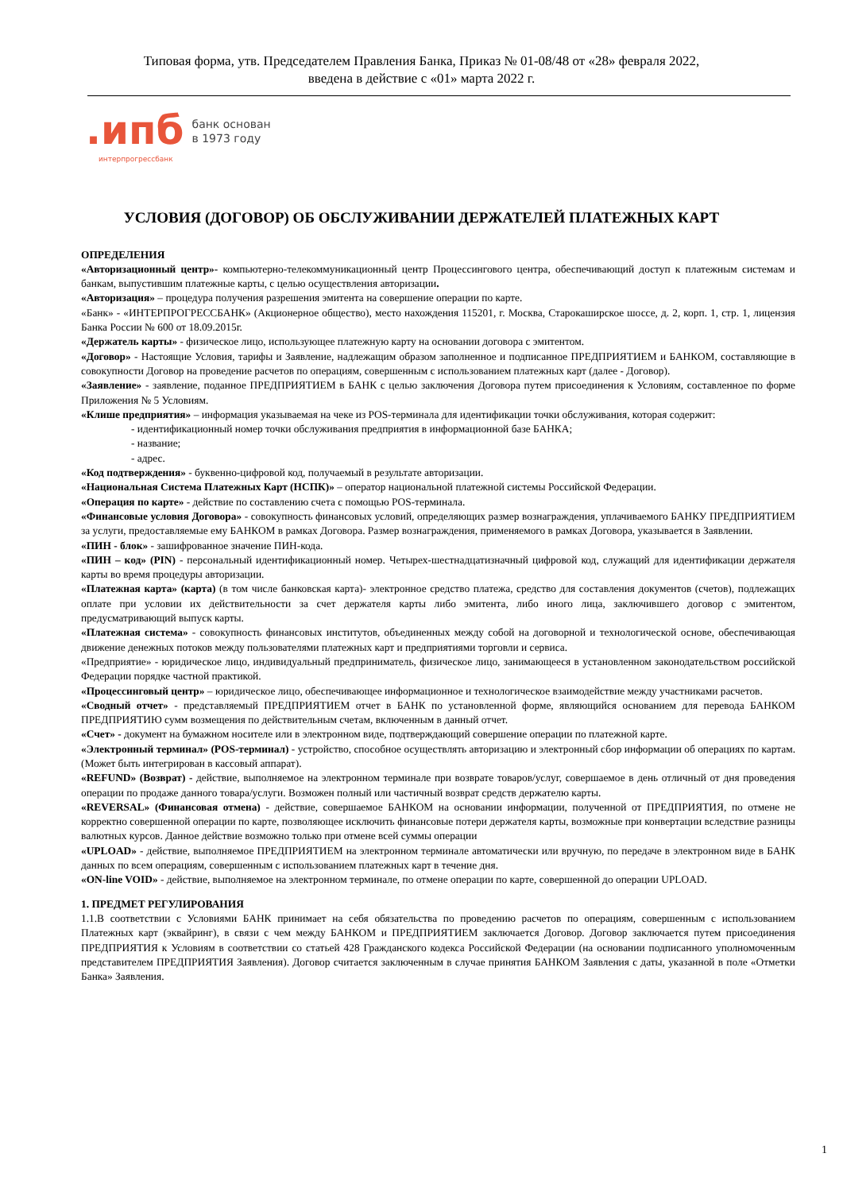Типовая форма, утв. Председателем Правления Банка, Приказ № 01-08/48 от «28» февраля 2022,
введена в действие с «01» марта 2022 г.
.ипб
интерпрогрессбанк
банк основан
в 1973 году
УСЛОВИЯ (ДОГОВОР) ОБ ОБСЛУЖИВАНИИ ДЕРЖАТЕЛЕЙ ПЛАТЕЖНЫХ КАРТ
ОПРЕДЕЛЕНИЯ
«Авторизационный центр»- компьютерно-телекоммуникационный центр Процессингового центра, обеспечивающий доступ к платежным системам и банкам, выпустившим платежные карты, с целью осуществления авторизации.
«Авторизация» – процедура получения разрешения эмитента на совершение операции по карте.
«Банк» - «ИНТЕРПРОГРЕССБАНК» (Акционерное общество), место нахождения 115201, г. Москва, Старокаширское шоссе, д. 2, корп. 1, стр. 1, лицензия Банка России № 600 от 18.09.2015г.
«Держатель карты» - физическое лицо, использующее платежную карту на основании договора с эмитентом.
«Договор» - Настоящие Условия, тарифы и Заявление, надлежащим образом заполненное и подписанное ПРЕДПРИЯТИЕМ и БАНКОМ, составляющие в совокупности Договор на проведение расчетов по операциям, совершенным с использованием платежных карт (далее - Договор).
«Заявление» - заявление, поданное ПРЕДПРИЯТИЕМ в БАНК с целью заключения Договора путем присоединения к Условиям, составленное по форме Приложения № 5 Условиям.
«Клише предприятия» – информация указываемая на чеке из POS-терминала для идентификации точки обслуживания, которая содержит:
- идентификационный номер точки обслуживания предприятия в информационной базе БАНКА;
- название;
- адрес.
«Код подтверждения» - буквенно-цифровой код, получаемый в результате авторизации.
«Национальная Система Платежных Карт (НСПК)» – оператор национальной платежной системы Российской Федерации.
«Операция по карте» - действие по составлению счета с помощью POS-терминала.
«Финансовые условия Договора» - совокупность финансовых условий, определяющих размер вознаграждения, уплачиваемого БАНКУ ПРЕДПРИЯТИЕМ за услуги, предоставляемые ему БАНКОМ в рамках Договора. Размер вознаграждения, применяемого в рамках Договора, указывается в Заявлении.
«ПИН - блок» - зашифрованное значение ПИН-кода.
«ПИН – код» (PIN) - персональный идентификационный номер. Четырех-шестнадцатизначный цифровой код, служащий для идентификации держателя карты во время процедуры авторизации.
«Платежная карта» (карта) (в том числе банковская карта)- электронное средство платежа, средство для составления документов (счетов), подлежащих оплате при условии их действительности за счет держателя карты либо эмитента, либо иного лица, заключившего договор с эмитентом, предусматривающий выпуск карты.
«Платежная система» - совокупность финансовых институтов, объединенных между собой на договорной и технологической основе, обеспечивающая движение денежных потоков между пользователями платежных карт и предприятиями торговли и сервиса.
«Предприятие» - юридическое лицо, индивидуальный предприниматель, физическое лицо, занимающееся в установленном законодательством российской Федерации порядке частной практикой.
«Процессинговый центр» – юридическое лицо, обеспечивающее информационное и технологическое взаимодействие между участниками расчетов.
«Сводный отчет» - представляемый ПРЕДПРИЯТИЕМ отчет в БАНК по установленной форме, являющийся основанием для перевода БАНКОМ ПРЕДПРИЯТИЮ сумм возмещения по действительным счетам, включенным в данный отчет.
«Счет» - документ на бумажном носителе или в электронном виде, подтверждающий совершение операции по платежной карте.
«Электронный терминал» (POS-терминал) - устройство, способное осуществлять авторизацию и электронный сбор информации об операциях по картам. (Может быть интегрирован в кассовый аппарат).
«REFUND» (Возврат) - действие, выполняемое на электронном терминале при возврате товаров/услуг, совершаемое в день отличный от дня проведения операции по продаже данного товара/услуги. Возможен полный или частичный возврат средств держателю карты.
«REVERSAL» (Финансовая отмена) - действие, совершаемое БАНКОМ на основании информации, полученной от ПРЕДПРИЯТИЯ, по отмене не корректно совершенной операции по карте, позволяющее исключить финансовые потери держателя карты, возможные при конвертации вследствие разницы валютных курсов. Данное действие возможно только при отмене всей суммы операции
«UPLOAD» - действие, выполняемое ПРЕДПРИЯТИЕМ на электронном терминале автоматически или вручную, по передаче в электронном виде в БАНК данных по всем операциям, совершенным с использованием платежных карт в течение дня.
«ON-line VOID» - действие, выполняемое на электронном терминале, по отмене операции по карте, совершенной до операции UPLOAD.
1. ПРЕДМЕТ РЕГУЛИРОВАНИЯ
1.1.В соответствии с Условиями БАНК принимает на себя обязательства по проведению расчетов по операциям, совершенным с использованием Платежных карт (эквайринг), в связи с чем между БАНКОМ и ПРЕДПРИЯТИЕМ заключается Договор. Договор заключается путем присоединения ПРЕДПРИЯТИЯ к Условиям в соответствии со статьей 428 Гражданского кодекса Российской Федерации (на основании подписанного уполномоченным представителем ПРЕДПРИЯТИЯ Заявления). Договор считается заключенным в случае принятия БАНКОМ Заявления с даты, указанной в поле «Отметки Банка» Заявления.
1